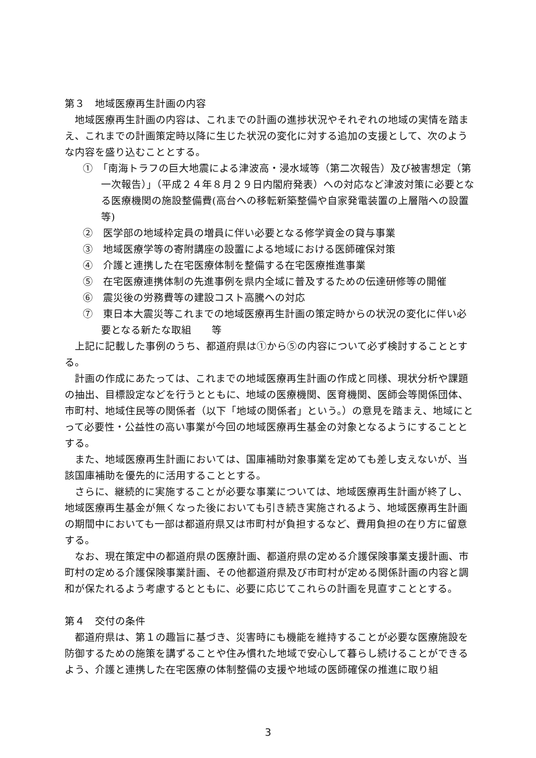第３　地域医療再生計画の内容
地域医療再生計画の内容は、これまでの計画の進捗状況やそれぞれの地域の実情を踏まえ、これまでの計画策定時以降に生じた状況の変化に対する追加の支援として、次のような内容を盛り込むこととする。
①　「南海トラフの巨大地震による津波高・浸水域等（第二次報告）及び被害想定（第一次報告）」（平成２４年８月２９日内閣府発表）への対応など津波対策に必要となる医療機関の施設整備費(高台への移転新築整備や自家発電装置の上層階への設置等)
②　医学部の地域枠定員の増員に伴い必要となる修学資金の貸与事業
③　地域医療学等の寄附講座の設置による地域における医師確保対策
④　介護と連携した在宅医療体制を整備する在宅医療推進事業
⑤　在宅医療連携体制の先進事例を県内全域に普及するための伝達研修等の開催
⑥　震災後の労務費等の建設コスト高騰への対応
⑦　東日本大震災等これまでの地域医療再生計画の策定時からの状況の変化に伴い必要となる新たな取組　　等
上記に記載した事例のうち、都道府県は①から⑤の内容について必ず検討することとする。
計画の作成にあたっては、これまでの地域医療再生計画の作成と同様、現状分析や課題の抽出、目標設定などを行うとともに、地域の医療機関、医育機関、医師会等関係団体、市町村、地域住民等の関係者（以下「地域の関係者」という。）の意見を踏まえ、地域にとって必要性・公益性の高い事業が今回の地域医療再生基金の対象となるようにすることとする。
また、地域医療再生計画においては、国庫補助対象事業を定めても差し支えないが、当該国庫補助を優先的に活用することとする。
さらに、継続的に実施することが必要な事業については、地域医療再生計画が終了し、地域医療再生基金が無くなった後においても引き続き実施されるよう、地域医療再生計画の期間中においても一部は都道府県又は市町村が負担するなど、費用負担の在り方に留意する。
なお、現在策定中の都道府県の医療計画、都道府県の定める介護保険事業支援計画、市町村の定める介護保険事業計画、その他都道府県及び市町村が定める関係計画の内容と調和が保たれるよう考慮するとともに、必要に応じてこれらの計画を見直すこととする。
第４　交付の条件
都道府県は、第１の趣旨に基づき、災害時にも機能を維持することが必要な医療施設を防御するための施策を講ずることや住み慣れた地域で安心して暮らし続けることができるよう、介護と連携した在宅医療の体制整備の支援や地域の医師確保の推進に取り組
3